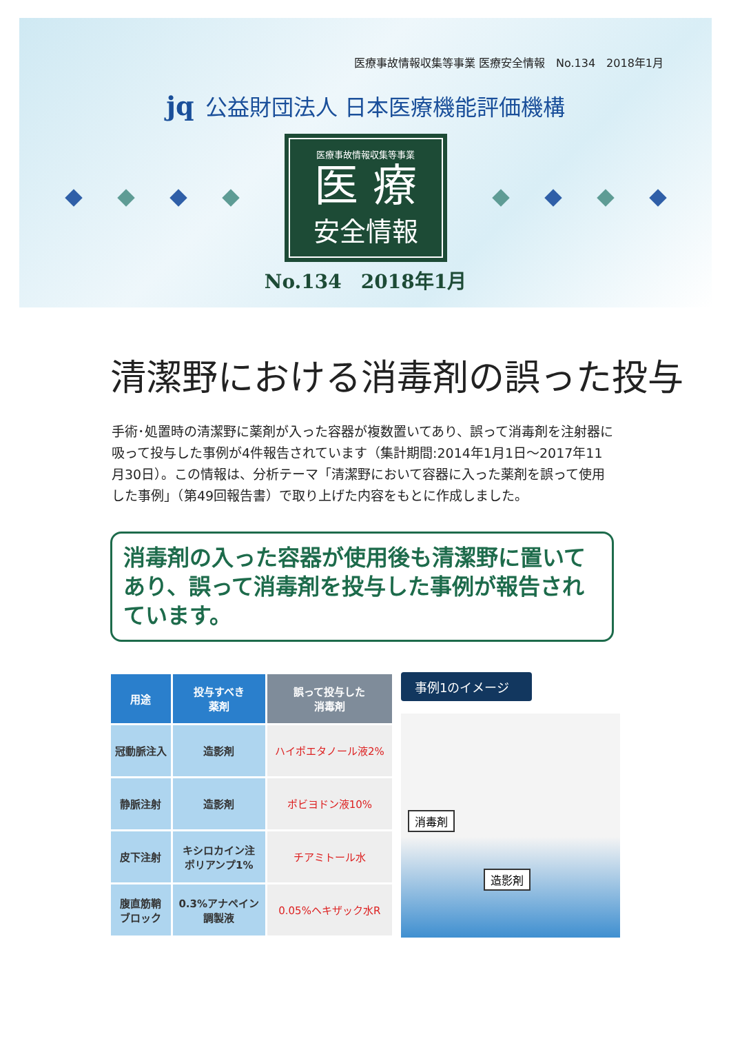医療事故情報収集等事業 医療安全情報　No.134　2018年1月
jq 公益財団法人 日本医療機能評価機構
医療事故情報収集等事業
医 療
安全情報
No.134　2018年1月
清潔野における消毒剤の誤った投与
手術･処置時の清潔野に薬剤が入った容器が複数置いてあり、誤って消毒剤を注射器に吸って投与した事例が4件報告されています（集計期間:2014年1月1日～2017年11月30日）。この情報は、分析テーマ「清潔野において容器に入った薬剤を誤って使用した事例」（第49回報告書）で取り上げた内容をもとに作成しました。
消毒剤の入った容器が使用後も清潔野に置いてあり、誤って消毒剤を投与した事例が報告されています。
| 用途 | 投与すべき 薬剤 | 誤って投与した 消毒剤 |
| --- | --- | --- |
| 冠動脈注入 | 造影剤 | ハイポエタノール液2% |
| 静脈注射 | 造影剤 | ポビヨドン液10% |
| 皮下注射 | キシロカイン注 ポリアンプ1% | チアミトール水 |
| 腹直筋鞘 ブロック | 0.3%アナペイン 調製液 | 0.05%ヘキザック水R |
事例1のイメージ
消毒剤
造影剤